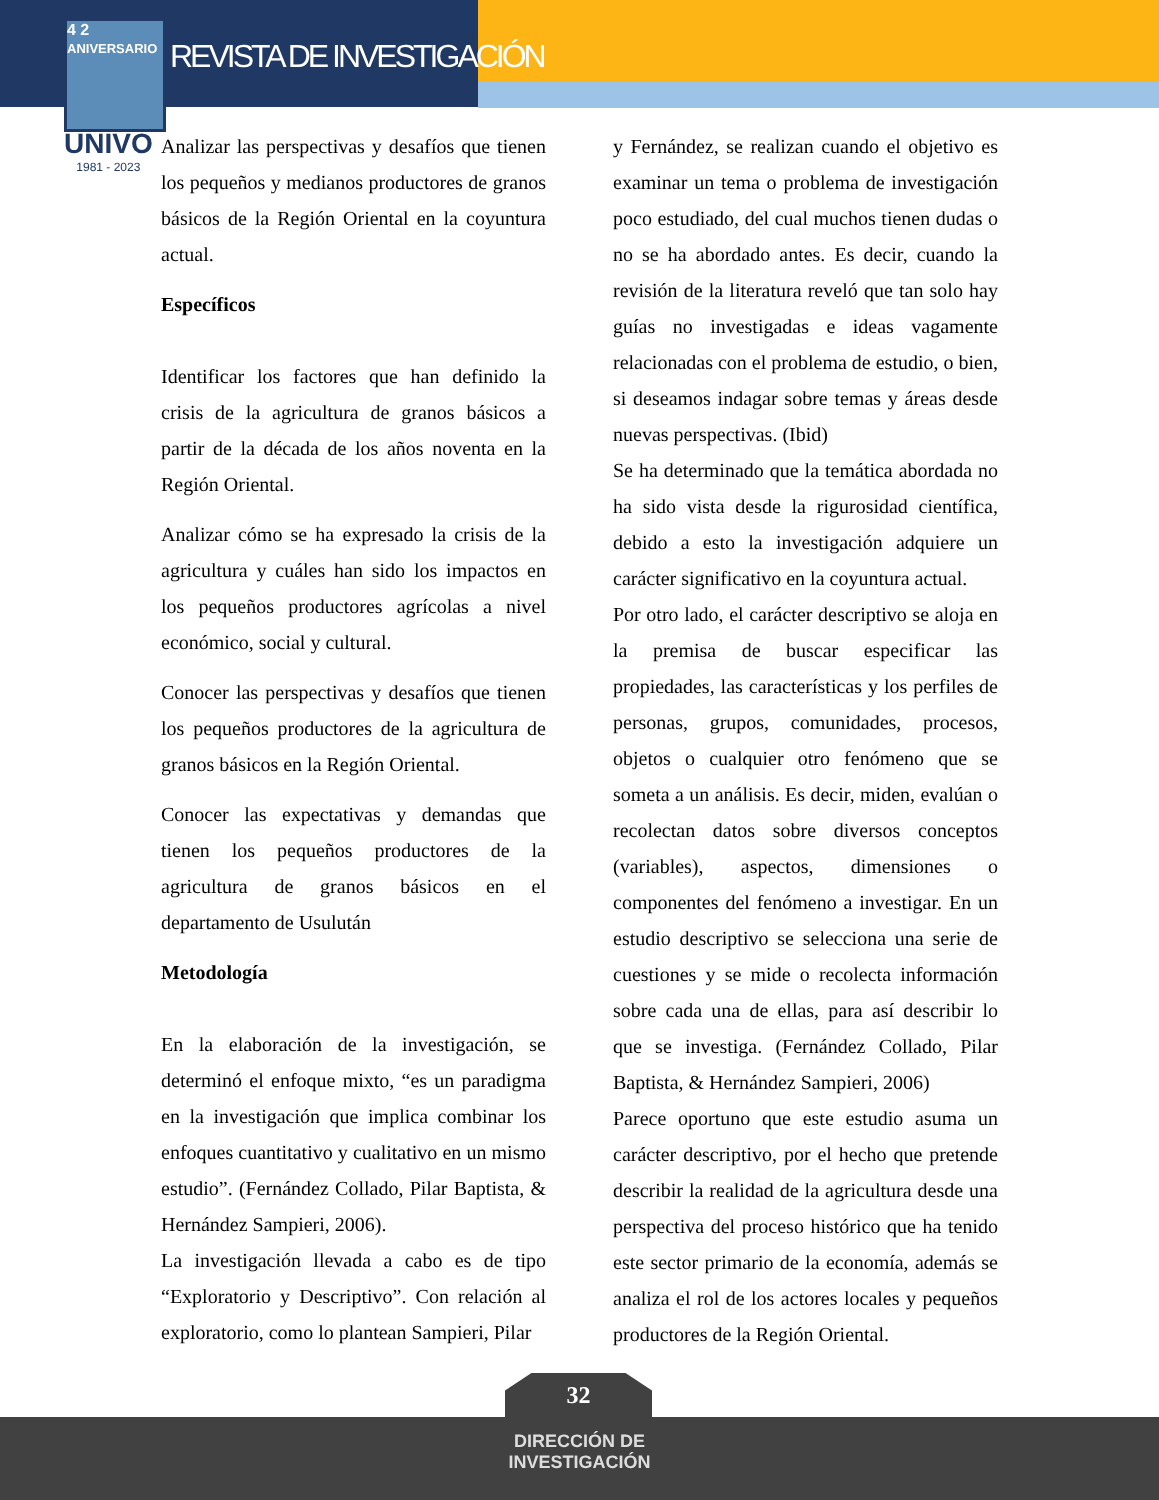4 2
ANIVERSARIO
REVISTA DE INVESTIGACIÓN
UNIVO
1981 - 2023
Analizar las perspectivas y desafíos que tienen los pequeños y medianos productores de granos básicos de la Región Oriental en la coyuntura actual.
Específicos
Identificar los factores que han definido la crisis de la agricultura de granos básicos a partir de la década de los años noventa en la Región Oriental.
Analizar cómo se ha expresado la crisis de la agricultura y cuáles han sido los impactos en los pequeños productores agrícolas a nivel económico, social y cultural.
Conocer las perspectivas y desafíos que tienen los pequeños productores de la agricultura de granos básicos en la Región Oriental.
Conocer las expectativas y demandas que tienen los pequeños productores de la agricultura de granos básicos en el departamento de Usulután
Metodología
En la elaboración de la investigación, se determinó el enfoque mixto, “es un paradigma en la investigación que implica combinar los enfoques cuantitativo y cualitativo en un mismo estudio”. (Fernández Collado, Pilar Baptista, & Hernández Sampieri, 2006).
La investigación llevada a cabo es de tipo “Exploratorio y Descriptivo”. Con relación al exploratorio, como lo plantean Sampieri, Pilar
y Fernández, se realizan cuando el objetivo es examinar un tema o problema de investigación poco estudiado, del cual muchos tienen dudas o no se ha abordado antes. Es decir, cuando la revisión de la literatura reveló que tan solo hay guías no investigadas e ideas vagamente relacionadas con el problema de estudio, o bien, si deseamos indagar sobre temas y áreas desde nuevas perspectivas. (Ibid)
Se ha determinado que la temática abordada no ha sido vista desde la rigurosidad científica, debido a esto la investigación adquiere un carácter significativo en la coyuntura actual.
Por otro lado, el carácter descriptivo se aloja en la premisa de buscar especificar las propiedades, las características y los perfiles de personas, grupos, comunidades, procesos, objetos o cualquier otro fenómeno que se someta a un análisis. Es decir, miden, evalúan o recolectan datos sobre diversos conceptos (variables), aspectos, dimensiones o componentes del fenómeno a investigar. En un estudio descriptivo se selecciona una serie de cuestiones y se mide o recolecta información sobre cada una de ellas, para así describir lo que se investiga. (Fernández Collado, Pilar Baptista, & Hernández Sampieri, 2006)
Parece oportuno que este estudio asuma un carácter descriptivo, por el hecho que pretende describir la realidad de la agricultura desde una perspectiva del proceso histórico que ha tenido este sector primario de la economía, además se analiza el rol de los actores locales y pequeños productores de la Región Oriental.
32
DIRECCIÓN DE
INVESTIGACIÓN